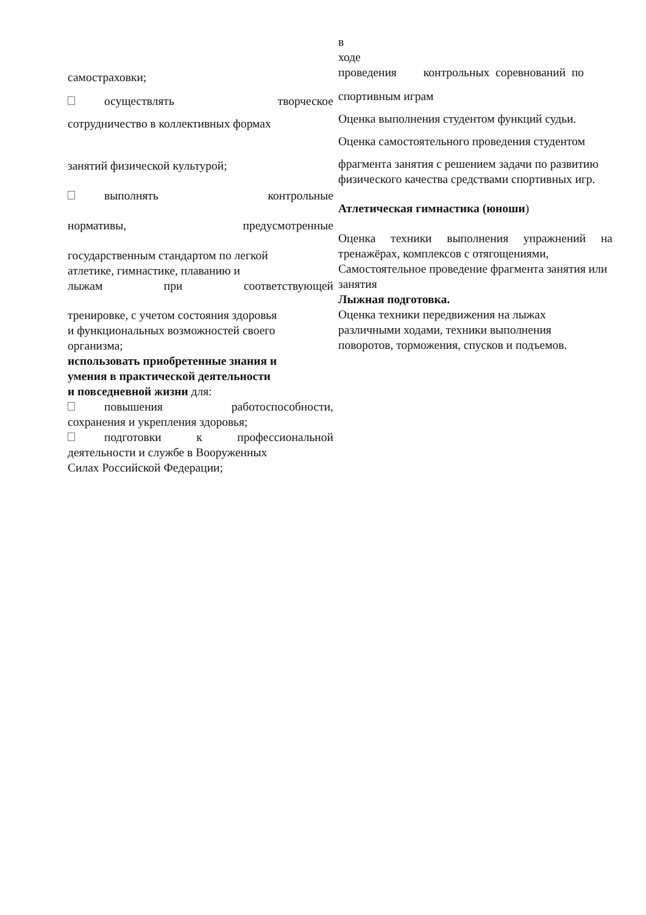самостраховки;
осуществлять творческое
сотрудничество в коллективных формах
занятий физической культурой;
выполнять контрольные
нормативы, предусмотренные
государственным стандартом по легкой
атлетике, гимнастике, плаванию и
лыжам при соответствующей
тренировке, с учетом состояния здоровья
и функциональных возможностей своего
организма;
использовать приобретенные знания и
умения в практической деятельности
и повседневной жизни для:
повышения работоспособности,
сохранения и укрепления здоровья;
подготовки к профессиональной
деятельности и службе в Вооруженных
Силах Российской Федерации;
в
ходе
проведения контрольных соревнований по
спортивным играм
Оценка выполнения студентом функций судьи.
Оценка самостоятельного проведения студентом
фрагмента занятия с решением задачи по развитию
физического качества средствами спортивных игр.
Атлетическая гимнастика (юноши)
Оценка техники выполнения упражнений на
тренажёрах, комплексов с отягощениями,
Самостоятельное проведение фрагмента занятия или
занятия
Лыжная подготовка.
Оценка техники передвижения на лыжах
различными ходами, техники выполнения
поворотов, торможения, спусков и подъемов.